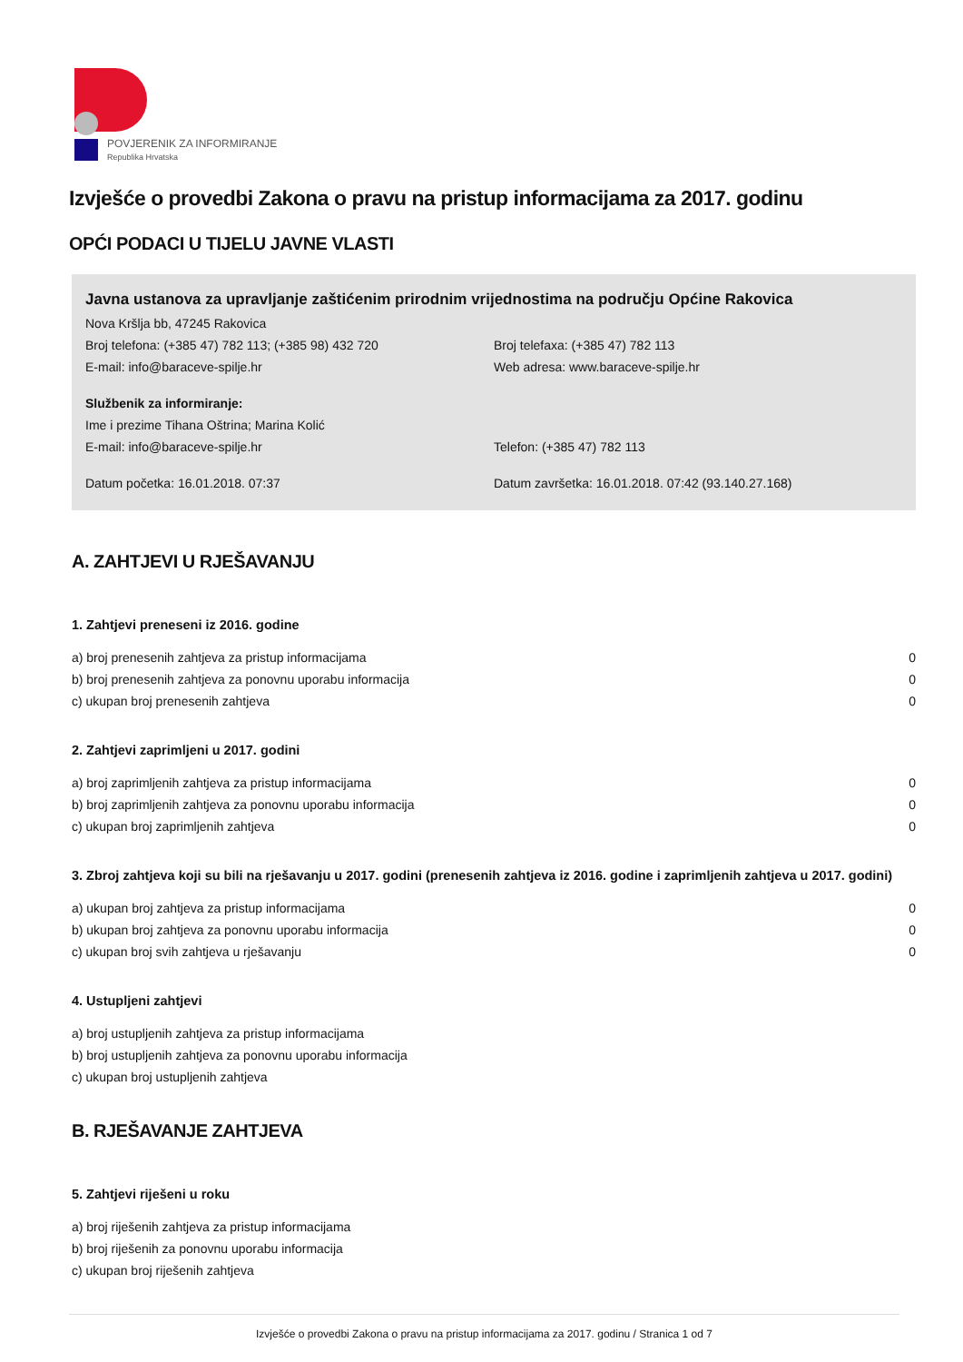POVJERENIK ZA INFORMIRANJE
Republika Hrvatska
Izvješće o provedbi Zakona o pravu na pristup informacijama za 2017. godinu
OPĆI PODACI U TIJELU JAVNE VLASTI
Javna ustanova za upravljanje zaštićenim prirodnim vrijednostima na području Općine Rakovica
Nova Kršlja bb, 47245 Rakovica
Broj telefona: (+385 47) 782 113; (+385 98) 432 720 Broj telefaxa: (+385 47) 782 113
E-mail: info@baraceve-spilje.hr Web adresa: www.baraceve-spilje.hr
Službenik za informiranje:
Ime i prezime Tihana Oštrina; Marina Kolić
E-mail: info@baraceve-spilje.hr Telefon: (+385 47) 782 113
Datum početka: 16.01.2018. 07:37 Datum završetka: 16.01.2018. 07:42 (93.140.27.168)
A. ZAHTJEVI U RJEŠAVANJU
1. Zahtjevi preneseni iz 2016. godine
| a) broj prenesenih zahtjeva za pristup informacijama | 0 |
| b) broj prenesenih zahtjeva za ponovnu uporabu informacija | 0 |
| c) ukupan broj prenesenih zahtjeva | 0 |
2. Zahtjevi zaprimljeni u 2017. godini
| a) broj zaprimljenih zahtjeva za pristup informacijama | 0 |
| b) broj zaprimljenih zahtjeva za ponovnu uporabu informacija | 0 |
| c) ukupan broj zaprimljenih zahtjeva | 0 |
3. Zbroj zahtjeva koji su bili na rješavanju u 2017. godini (prenesenih zahtjeva iz 2016. godine i zaprimljenih zahtjeva u 2017. godini)
| a) ukupan broj zahtjeva za pristup informacijama | 0 |
| b) ukupan broj zahtjeva za ponovnu uporabu informacija | 0 |
| c) ukupan broj svih zahtjeva u rješavanju | 0 |
4. Ustupljeni zahtjevi
| a) broj ustupljenih zahtjeva za pristup informacijama |
| b) broj ustupljenih zahtjeva za ponovnu uporabu informacija |
| c) ukupan broj ustupljenih zahtjeva |
B. RJEŠAVANJE ZAHTJEVA
5. Zahtjevi riješeni u roku
| a) broj riješenih zahtjeva za pristup informacijama |
| b) broj riješenih za ponovnu uporabu informacija |
| c) ukupan broj riješenih zahtjeva |
Izvješće o provedbi Zakona o pravu na pristup informacijama za 2017. godinu / Stranica 1 od 7